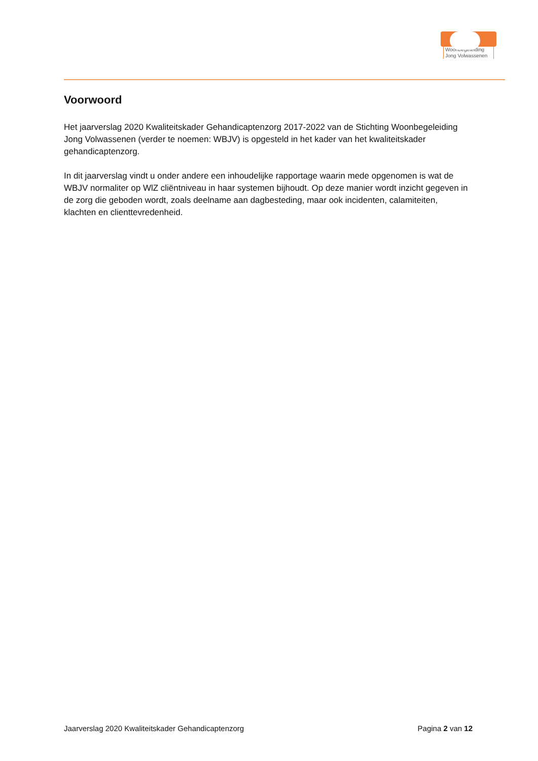Woonbegeleiding
Jong Volwassenen
Voorwoord
Het jaarverslag 2020 Kwaliteitskader Gehandicaptenzorg 2017-2022 van de Stichting Woonbegeleiding Jong Volwassenen (verder te noemen: WBJV) is opgesteld in het kader van het kwaliteitskader gehandicaptenzorg.
In dit jaarverslag vindt u onder andere een inhoudelijke rapportage waarin mede opgenomen is wat de WBJV normaliter op WlZ cliëntniveau in haar systemen bijhoudt. Op deze manier wordt inzicht gegeven in de zorg die geboden wordt, zoals deelname aan dagbesteding, maar ook incidenten, calamiteiten, klachten en clienttevredenheid.
Jaarverslag 2020 Kwaliteitskader Gehandicaptenzorg Pagina 2 van 12